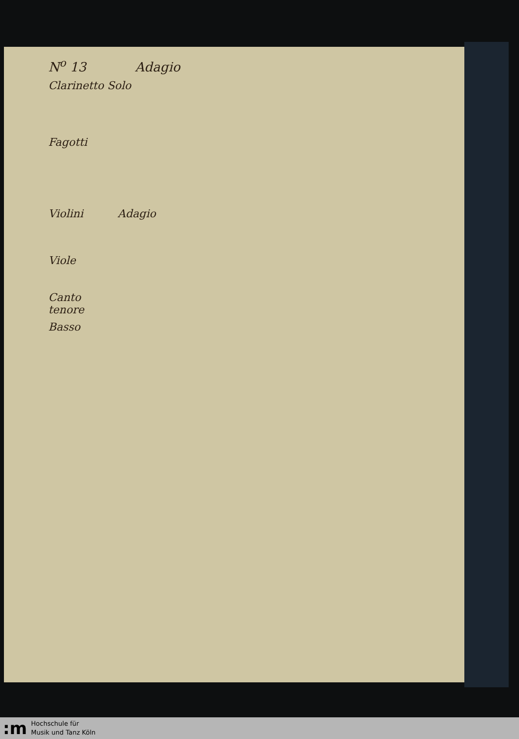N<sup>o</sup> 13 Adagio
Clarinetto Solo
Fagotti
Violini Adagio
Viole
Canto
tenore
Basso
:m
Hochschule für
Musik und Tanz Köln